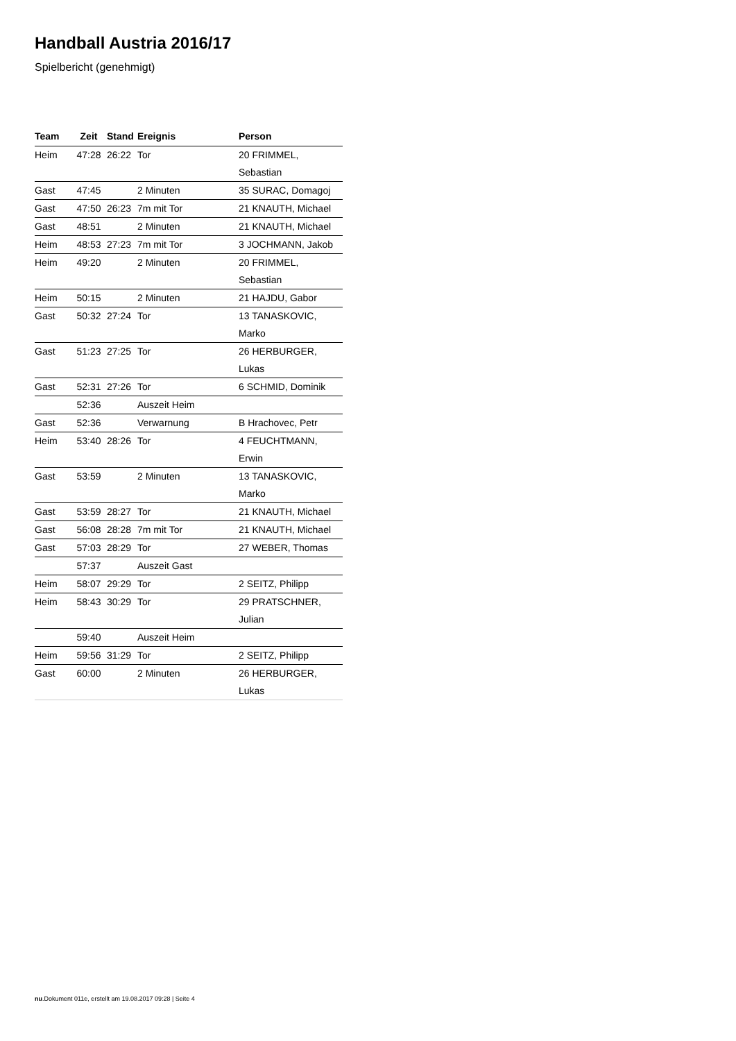Handball Austria 2016/17
Spielbericht (genehmigt)
| Team | Zeit | Stand | Ereignis | Person |
| --- | --- | --- | --- | --- |
| Heim | 47:28 | 26:22 | Tor | 20 FRIMMEL, Sebastian |
| Gast | 47:45 | | 2 Minuten | 35 SURAC, Domagoj |
| Gast | 47:50 | 26:23 | 7m mit Tor | 21 KNAUTH, Michael |
| Gast | 48:51 | | 2 Minuten | 21 KNAUTH, Michael |
| Heim | 48:53 | 27:23 | 7m mit Tor | 3 JOCHMANN, Jakob |
| Heim | 49:20 | | 2 Minuten | 20 FRIMMEL, Sebastian |
| Heim | 50:15 | | 2 Minuten | 21 HAJDU, Gabor |
| Gast | 50:32 | 27:24 | Tor | 13 TANASKOVIC, Marko |
| Gast | 51:23 | 27:25 | Tor | 26 HERBURGER, Lukas |
| Gast | 52:31 | 27:26 | Tor | 6 SCHMID, Dominik |
| | 52:36 | | Auszeit Heim | |
| Gast | 52:36 | | Verwarnung | B Hrachovec, Petr |
| Heim | 53:40 | 28:26 | Tor | 4 FEUCHTMANN, Erwin |
| Gast | 53:59 | | 2 Minuten | 13 TANASKOVIC, Marko |
| Gast | 53:59 | 28:27 | Tor | 21 KNAUTH, Michael |
| Gast | 56:08 | 28:28 | 7m mit Tor | 21 KNAUTH, Michael |
| Gast | 57:03 | 28:29 | Tor | 27 WEBER, Thomas |
| | 57:37 | | Auszeit Gast | |
| Heim | 58:07 | 29:29 | Tor | 2 SEITZ, Philipp |
| Heim | 58:43 | 30:29 | Tor | 29 PRATSCHNER, Julian |
| | 59:40 | | Auszeit Heim | |
| Heim | 59:56 | 31:29 | Tor | 2 SEITZ, Philipp |
| Gast | 60:00 | | 2 Minuten | 26 HERBURGER, Lukas |
nu.Dokument 011e, erstellt am 19.08.2017 09:28 | Seite 4